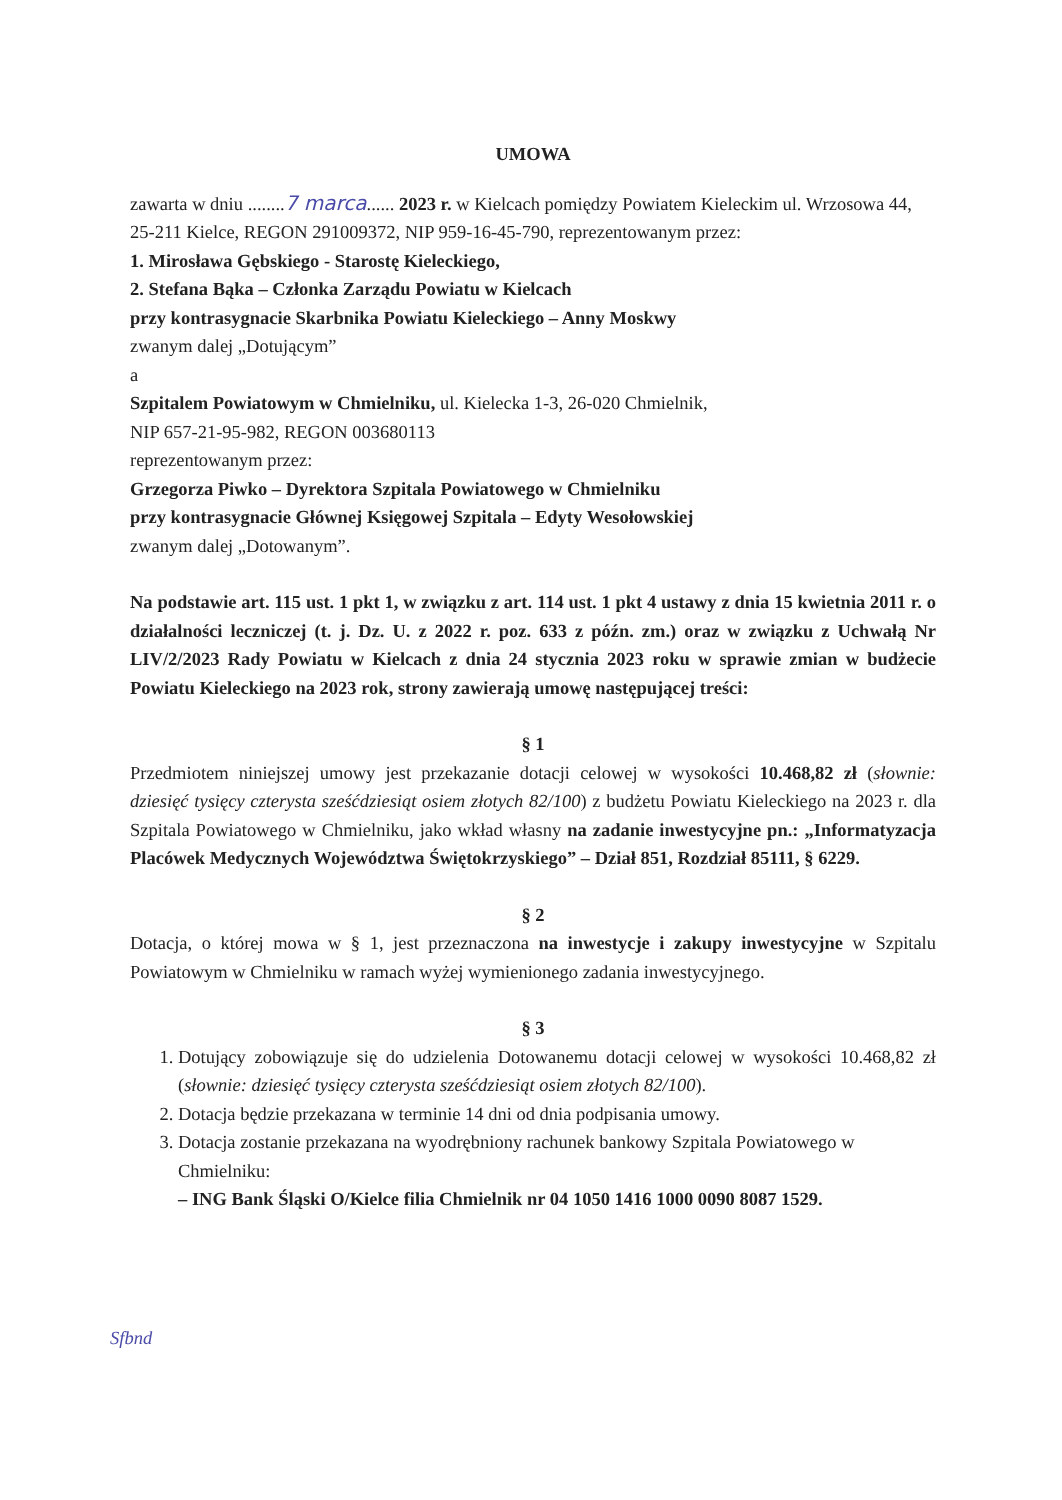UMOWA
zawarta w dniu ........7 marca...... 2023 r. w Kielcach pomiędzy Powiatem Kieleckim ul. Wrzosowa 44, 25-211 Kielce, REGON 291009372, NIP 959-16-45-790, reprezentowanym przez:
1. Mirosława Gębskiego - Starostę Kieleckiego,
2. Stefana Bąka – Członka Zarządu Powiatu w Kielcach
przy kontrasygnacie Skarbnika Powiatu Kieleckiego – Anny Moskwy
zwanym dalej „Dotującym”
a
Szpitalem Powiatowym w Chmielniku, ul. Kielecka 1-3, 26-020 Chmielnik,
NIP 657-21-95-982, REGON 003680113
reprezentowanym przez:
Grzegorza Piwko – Dyrektora Szpitala Powiatowego w Chmielniku
przy kontrasygnacie Głównej Księgowej Szpitala – Edyty Wesołowskiej
zwanym dalej „Dotowanym”.
Na podstawie art. 115 ust. 1 pkt 1, w związku z art. 114 ust. 1 pkt 4 ustawy z dnia 15 kwietnia 2011 r. o działalności leczniczej (t. j. Dz. U. z 2022 r. poz. 633 z późn. zm.) oraz w związku z Uchwałą Nr LIV/2/2023 Rady Powiatu w Kielcach z dnia 24 stycznia 2023 roku w sprawie zmian w budżecie Powiatu Kieleckiego na 2023 rok, strony zawierają umowę następującej treści:
§ 1
Przedmiotem niniejszej umowy jest przekazanie dotacji celowej w wysokości 10.468,82 zł (słownie: dziesięć tysięcy czterysta sześćdziesiąt osiem złotych 82/100) z budżetu Powiatu Kieleckiego na 2023 r. dla Szpitala Powiatowego w Chmielniku, jako wkład własny na zadanie inwestycyjne pn.: „Informatyzacja Placówek Medycznych Województwa Świętokrzyskiego” – Dział 851, Rozdział 85111, § 6229.
§ 2
Dotacja, o której mowa w § 1, jest przeznaczona na inwestycje i zakupy inwestycyjne w Szpitalu Powiatowym w Chmielniku w ramach wyżej wymienionego zadania inwestycyjnego.
§ 3
1. Dotujący zobowiązuje się do udzielenia Dotowanemu dotacji celowej w wysokości 10.468,82 zł (słownie: dziesięć tysięcy czterysta sześćdziesiąt osiem złotych 82/100).
2. Dotacja będzie przekazana w terminie 14 dni od dnia podpisania umowy.
3. Dotacja zostanie przekazana na wyodrębniony rachunek bankowy Szpitala Powiatowego w Chmielniku:
– ING Bank Śląski O/Kielce filia Chmielnik nr 04 1050 1416 1000 0090 8087 1529.
Sfbnd